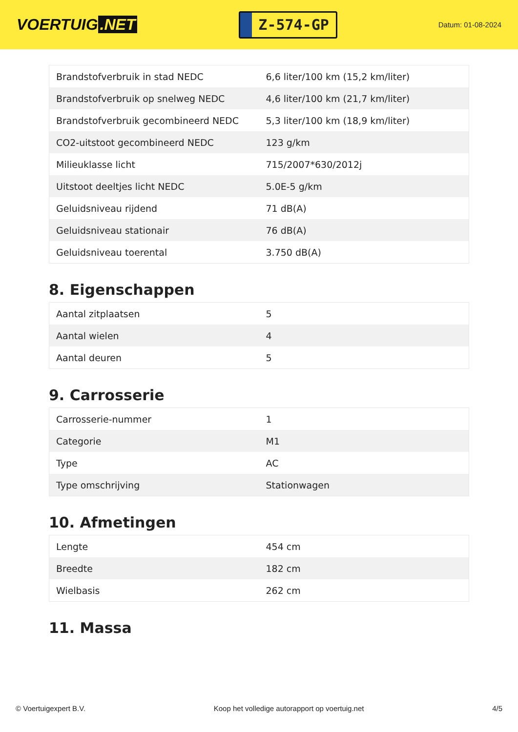VOERTUIG.NET
Z-574-GP
Datum: 01-08-2024
| Brandstofverbruik in stad NEDC | 6,6 liter/100 km (15,2 km/liter) |
| Brandstofverbruik op snelweg NEDC | 4,6 liter/100 km (21,7 km/liter) |
| Brandstofverbruik gecombineerd NEDC | 5,3 liter/100 km (18,9 km/liter) |
| CO2-uitstoot gecombineerd NEDC | 123 g/km |
| Milieuklasse licht | 715/2007*630/2012j |
| Uitstoot deeltjes licht NEDC | 5.0E-5 g/km |
| Geluidsniveau rijdend | 71 dB(A) |
| Geluidsniveau stationair | 76 dB(A) |
| Geluidsniveau toerental | 3.750 dB(A) |
8. Eigenschappen
| Aantal zitplaatsen | 5 |
| Aantal wielen | 4 |
| Aantal deuren | 5 |
9. Carrosserie
| Carrosserie-nummer | 1 |
| Categorie | M1 |
| Type | AC |
| Type omschrijving | Stationwagen |
10. Afmetingen
| Lengte | 454 cm |
| Breedte | 182 cm |
| Wielbasis | 262 cm |
11. Massa
© Voertuigexpert B.V. Koop het volledige autorapport op voertuig.net 4/5